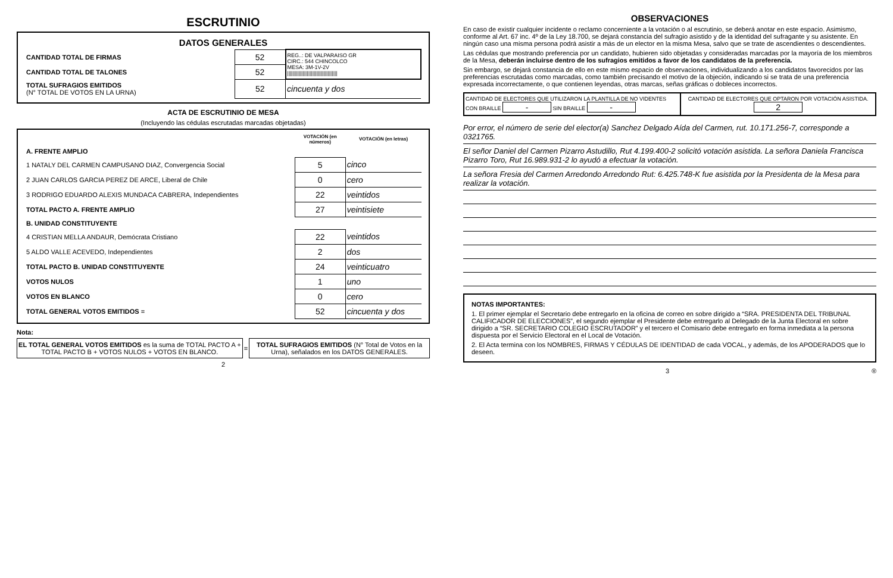ESCRUTINIO
DATOS GENERALES
| CANTIDAD TOTAL DE FIRMAS | 52 | REG..: DE VALPARAISO GR CIRC.: 544 CHINCOLCO MESA: 3M-1V-2V //////////////////////////////////// |
| CANTIDAD TOTAL DE TALONES | 52 | |
| TOTAL SUFRAGIOS EMITIDOS (N° TOTAL DE VOTOS EN LA URNA) | 52 | cincuenta y dos |
ACTA DE ESCRUTINIO DE MESA
(Incluyendo las cédulas escrutadas marcadas objetadas)
| | VOTACIÓN (en números) | VOTACIÓN (en letras) |
| --- | --- | --- |
| A. FRENTE AMPLIO | | |
| 1 NATALY DEL CARMEN CAMPUSANO DIAZ, Convergencia Social | 5 | cinco |
| 2 JUAN CARLOS GARCIA PEREZ DE ARCE, Liberal de Chile | 0 | cero |
| 3 RODRIGO EDUARDO ALEXIS MUNDACA CABRERA, Independientes | 22 | veintidos |
| TOTAL PACTO A. FRENTE AMPLIO | 27 | veintisiete |
| B. UNIDAD CONSTITUYENTE | | |
| 4 CRISTIAN MELLA ANDAUR, Demócrata Cristiano | 22 | veintidos |
| 5 ALDO VALLE ACEVEDO, Independientes | 2 | dos |
| TOTAL PACTO B. UNIDAD CONSTITUYENTE | 24 | veinticuatro |
| VOTOS NULOS | 1 | uno |
| VOTOS EN BLANCO | 0 | cero |
| TOTAL GENERAL VOTOS EMITIDOS = | 52 | cincuenta y dos |
Nota:
| EL TOTAL GENERAL VOTOS EMITIDOS es la suma de TOTAL PACTO A + TOTAL PACTO B + VOTOS NULOS + VOTOS EN BLANCO. | = | TOTAL SUFRAGIOS EMITIDOS (N° Total de Votos en la Urna), señalados en los DATOS GENERALES. |
2
OBSERVACIONES
En caso de existir cualquier incidente o reclamo concerniente a la votación o al escrutinio, se deberá anotar en este espacio. Asimismo, conforme al Art. 67 inc. 4º de la Ley 18.700, se dejará constancia del sufragio asistido y de la identidad del sufragante y su asistente. En ningún caso una misma persona podrá asistir a más de un elector en la misma Mesa, salvo que se trate de ascendientes o descendientes.
Las cédulas que mostrando preferencia por un candidato, hubieren sido objetadas y consideradas marcadas por la mayoría de los miembros de la Mesa, deberán incluirse dentro de los sufragios emitidos a favor de los candidatos de la preferencia.
Sin embargo, se dejará constancia de ello en este mismo espacio de observaciones, individualizando a los candidatos favorecidos por las preferencias escrutadas como marcadas, como también precisando el motivo de la objeción, indicando si se trata de una preferencia expresada incorrectamente, o que contienen leyendas, otras marcas, señas gráficas o dobleces incorrectos.
| CANTIDAD DE ELECTORES QUE UTILIZARON LA PLANTILLA DE NO VIDENTES CON BRAILLE - SIN BRAILLE - | CANTIDAD DE ELECTORES QUE OPTARON POR VOTACIÓN ASISTIDA. 2 |
Por error, el número de serie del elector(a) Sanchez Delgado Aída del Carmen, rut. 10.171.256-7, corresponde a 0321765.
El señor Daniel del Carmen Pizarro Astudillo, Rut 4.199.400-2 solicitó votación asistida. La señora Daniela Francisca Pizarro Toro, Rut 16.989.931-2 lo ayudó a efectuar la votación.
La señora Fresia del Carmen Arredondo Arredondo Rut: 6.425.748-K fue asistida por la Presidenta de la Mesa para realizar la votación.
NOTAS IMPORTANTES:
1. El primer ejemplar el Secretario debe entregarlo en la oficina de correo en sobre dirigido a “SRA. PRESIDENTA DEL TRIBUNAL CALIFICADOR DE ELECCIONES”, el segundo ejemplar el Presidente debe entregarlo al Delegado de la Junta Electoral en sobre dirigido a “SR. SECRETARIO COLEGIO ESCRUTADOR” y el tercero el Comisario debe entregarlo en forma inmediata a la persona dispuesta por el Servicio Electoral en el Local de Votación.
2. El Acta termina con los NOMBRES, FIRMAS Y CÉDULAS DE IDENTIDAD de cada VOCAL, y además, de los APODERADOS que lo deseen.
3 ®